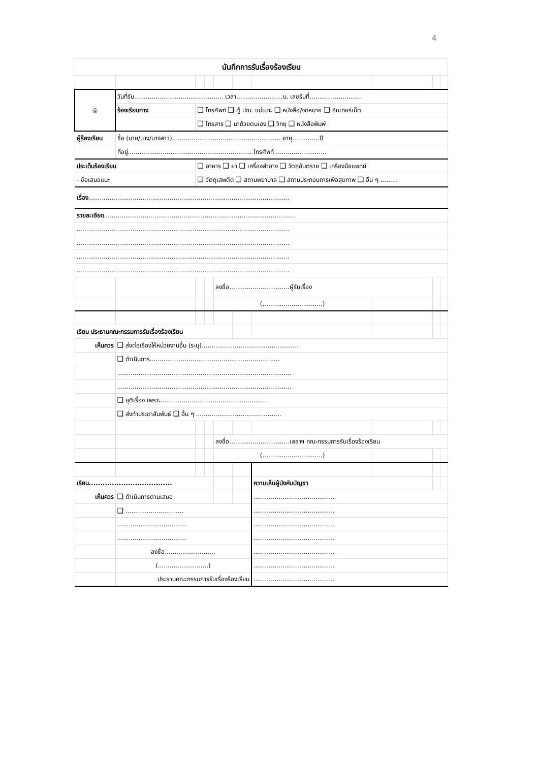4
| บันทึกการรับเรื่องร้องเรียน | | | | | | | | | |
| ◎ | วันที่รับ.............................................. เวลา........................น. เลขรับที่........................... | | | | | | | | |
| | ร้องเรียนทาง | ❑ โทรศัพท์ ❑ ตู้ ปณ. แม่เมาะ ❑ หนังสือ/จดหมาย ❑ อินเทอร์เน็ต | | | | | | | |
| | | ❑ โทรสาร ❑ มาด้วยตนเอง ❑ วิทยุ ❑ หนังสือพิมพ์ | | | | | | | |
| ผู้ร้องเรียน | ชื่อ (นาย/นาง/นางสาว)........................................................ อายุ..............ปี | | | | | | | | |
| | ที่อยู่................................................................ โทรศัพท์........................... | | | | | | | | |
| ประเด็นร้องเรียน | | ❑ อาหาร ❑ ยา ❑ เครื่องสำอาง ❑ วัตถุอันตราย ❑ เครื่องมือแพทย์ | | | | | | | |
| - ข้อเสนอแนะ | | ❑ วัตถุเสพติด ❑ สถานพยาบาล ❑ สถานประกอบการเพื่อสุขภาพ ❑ อื่น ๆ ......... | | | | | | | |
| เรื่อง ........................................................................................................ | | | | | | | | | |
| รายละเอียด ................................................................................................... | | | | | | | | | |
| .............................................................................................................. | | | | | | | | | |
| .............................................................................................................. | | | | | | | | | |
| .............................................................................................................. | | | | | | | | | |
| .............................................................................................................. | | | | | | | | | |
| | | | | ลงชื่อ...............................ผู้รับเรื่อง | | | | | |
| | | | | (...............................) | | | | | |
| เรียน ประธานคณะกรรมการรับเรื่องร้องเรียน | | | | | | | | | |
| เห็นควร | ❑ ส่งต่อเรื่องให้หน่วยงานอื่น (ระบุ).................................................. | | | | | | | | |
| | ❑ ดำเนินการ................................................................... | | | | | | | | |
| | .......................................................................................... | | | | | | | | |
| | .......................................................................................... | | | | | | | | |
| | ❑ ยุติเรื่อง เพราะ........................................................ | | | | | | | | |
| | ❑ ส่งทำประชาสัมพันธ์ ❑ อื่น ๆ ............................................ | | | | | | | | |
| | | | | ลงชื่อ...............................เลขาฯ คณะกรรมการรับเรื่องร้องเรียน | | | | | |
| | | | | (...............................) | | | | | |
| เรียน.................................... | | | | | | ความเห็นผู้บังคับบัญชา | | | |
| เห็นควร | ❑ ดำเนินการตามเสนอ | | | | | .......................................... | | | |
| | ❑ .............................. | | | | | .......................................... | | | |
| | .................................... | | | | | .......................................... | | | |
| | .................................... | | | | | .......................................... | | | |
| | ลงชื่อ.......................... | | | | | .......................................... | | | |
| | (..........................) | | | | | .......................................... | | | |
| | ประธานคณะกรรมการรับเรื่องร้องเรียน | | | | | .......................................... | | | |